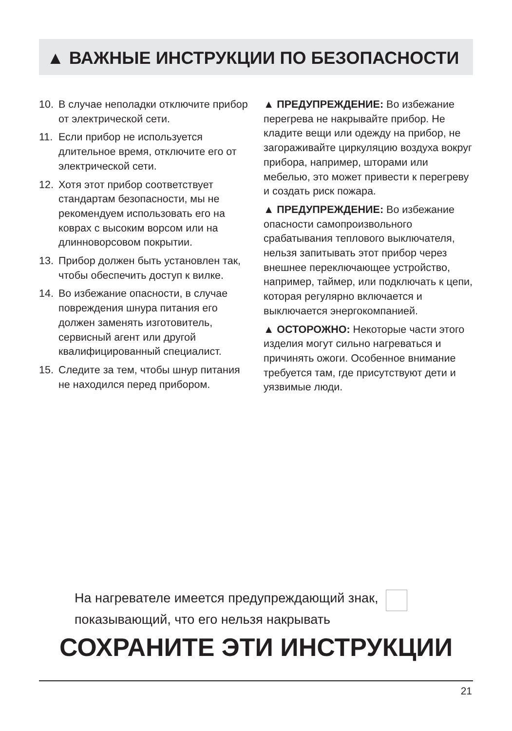▲ ВАЖНЫЕ ИНСТРУКЦИИ ПО БЕЗОПАСНОСТИ
10. В случае неполадки отключите прибор от электрической сети.
11. Если прибор не используется длительное время, отключите его от электрической сети.
12. Хотя этот прибор соответствует стандартам безопасности, мы не рекомендуем использовать его на коврах с высоким ворсом или на длинноворсовом покрытии.
13. Прибор должен быть установлен так, чтобы обеспечить доступ к вилке.
14. Во избежание опасности, в случае повреждения шнура питания его должен заменять изготовитель, сервисный агент или другой квалифицированный специалист.
15. Следите за тем, чтобы шнур питания не находился перед прибором.
▲ ПРЕДУПРЕЖДЕНИЕ: Во избежание перегрева не накрывайте прибор. Не кладите вещи или одежду на прибор, не загораживайте циркуляцию воздуха вокруг прибора, например, шторами или мебелью, это может привести к перегреву и создать риск пожара.
▲ ПРЕДУПРЕЖДЕНИЕ: Во избежание опасности самопроизвольного срабатывания теплового выключателя, нельзя запитывать этот прибор через внешнее переключающее устройство, например, таймер, или подключать к цепи, которая регулярно включается и выключается энергокомпанией.
▲ ОСТОРОЖНО: Некоторые части этого изделия могут сильно нагреваться и причинять ожоги. Особенное внимание требуется там, где присутствуют дети и уязвимые люди.
На нагревателе имеется предупреждающий знак,
показывающий, что его нельзя накрывать
СОХРАНИТЕ ЭТИ ИНСТРУКЦИИ
21